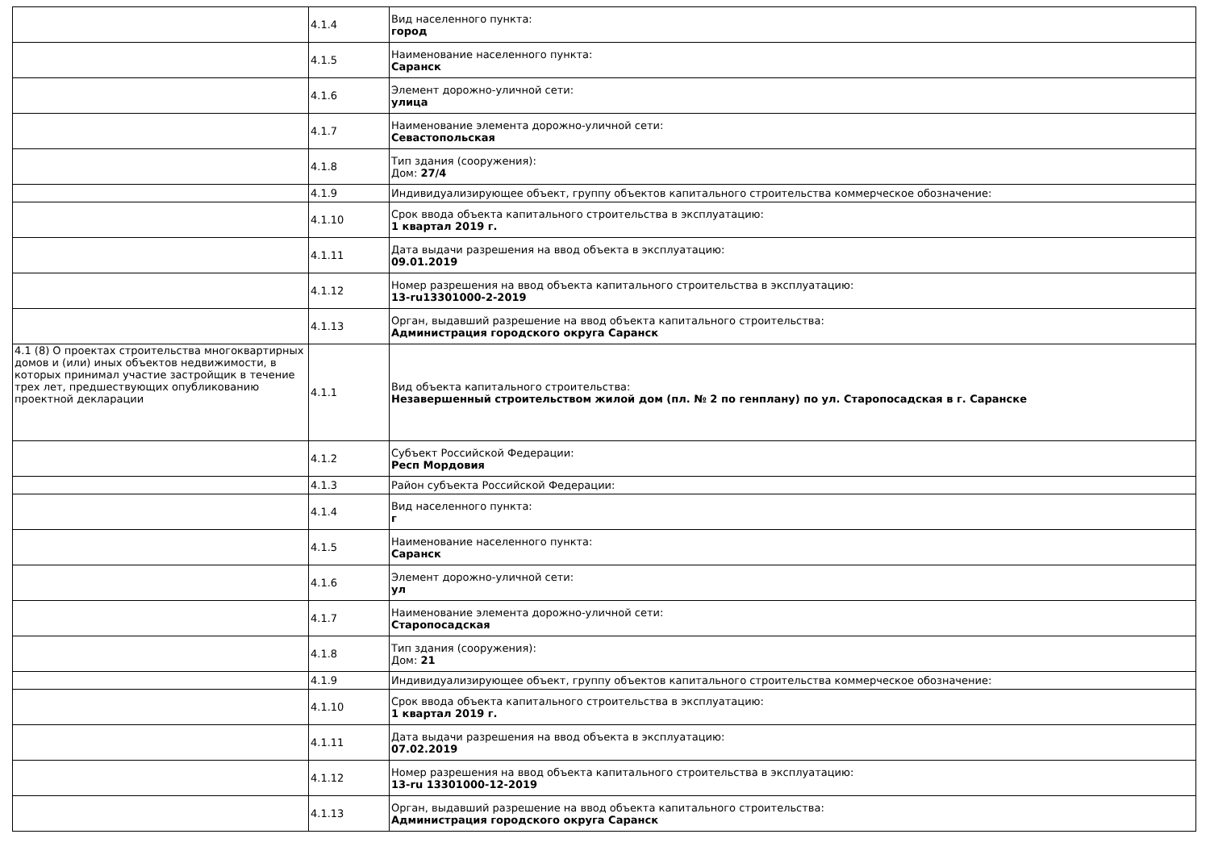| | 4.1.4 | Вид населенного пункта: город |
| | 4.1.5 | Наименование населенного пункта: Саранск |
| | 4.1.6 | Элемент дорожно-уличной сети: улица |
| | 4.1.7 | Наименование элемента дорожно-уличной сети: Севастопольская |
| | 4.1.8 | Тип здания (сооружения): Дом: 27/4 |
| | 4.1.9 | Индивидуализирующее объект, группу объектов капитального строительства коммерческое обозначение: |
| | 4.1.10 | Срок ввода объекта капитального строительства в эксплуатацию: 1 квартал 2019 г. |
| | 4.1.11 | Дата выдачи разрешения на ввод объекта в эксплуатацию: 09.01.2019 |
| | 4.1.12 | Номер разрешения на ввод объекта капитального строительства в эксплуатацию: 13-ru13301000-2-2019 |
| | 4.1.13 | Орган, выдавший разрешение на ввод объекта капитального строительства: Администрация городского округа Саранск |
| 4.1 (8) О проектах строительства многоквартирных домов и (или) иных объектов недвижимости, в которых принимал участие застройщик в течение трех лет, предшествующих опубликованию проектной декларации | 4.1.1 | Вид объекта капитального строительства: Незавершенный строительством жилой дом (пл. № 2 по генплану) по ул. Старопосадская в г. Саранске |
| | 4.1.2 | Субъект Российской Федерации: Респ Мордовия |
| | 4.1.3 | Район субъекта Российской Федерации: |
| | 4.1.4 | Вид населенного пункта: г |
| | 4.1.5 | Наименование населенного пункта: Саранск |
| | 4.1.6 | Элемент дорожно-уличной сети: ул |
| | 4.1.7 | Наименование элемента дорожно-уличной сети: Старопосадская |
| | 4.1.8 | Тип здания (сооружения): Дом: 21 |
| | 4.1.9 | Индивидуализирующее объект, группу объектов капитального строительства коммерческое обозначение: |
| | 4.1.10 | Срок ввода объекта капитального строительства в эксплуатацию: 1 квартал 2019 г. |
| | 4.1.11 | Дата выдачи разрешения на ввод объекта в эксплуатацию: 07.02.2019 |
| | 4.1.12 | Номер разрешения на ввод объекта капитального строительства в эксплуатацию: 13-ru 13301000-12-2019 |
| | 4.1.13 | Орган, выдавший разрешение на ввод объекта капитального строительства: Администрация городского округа Саранск |